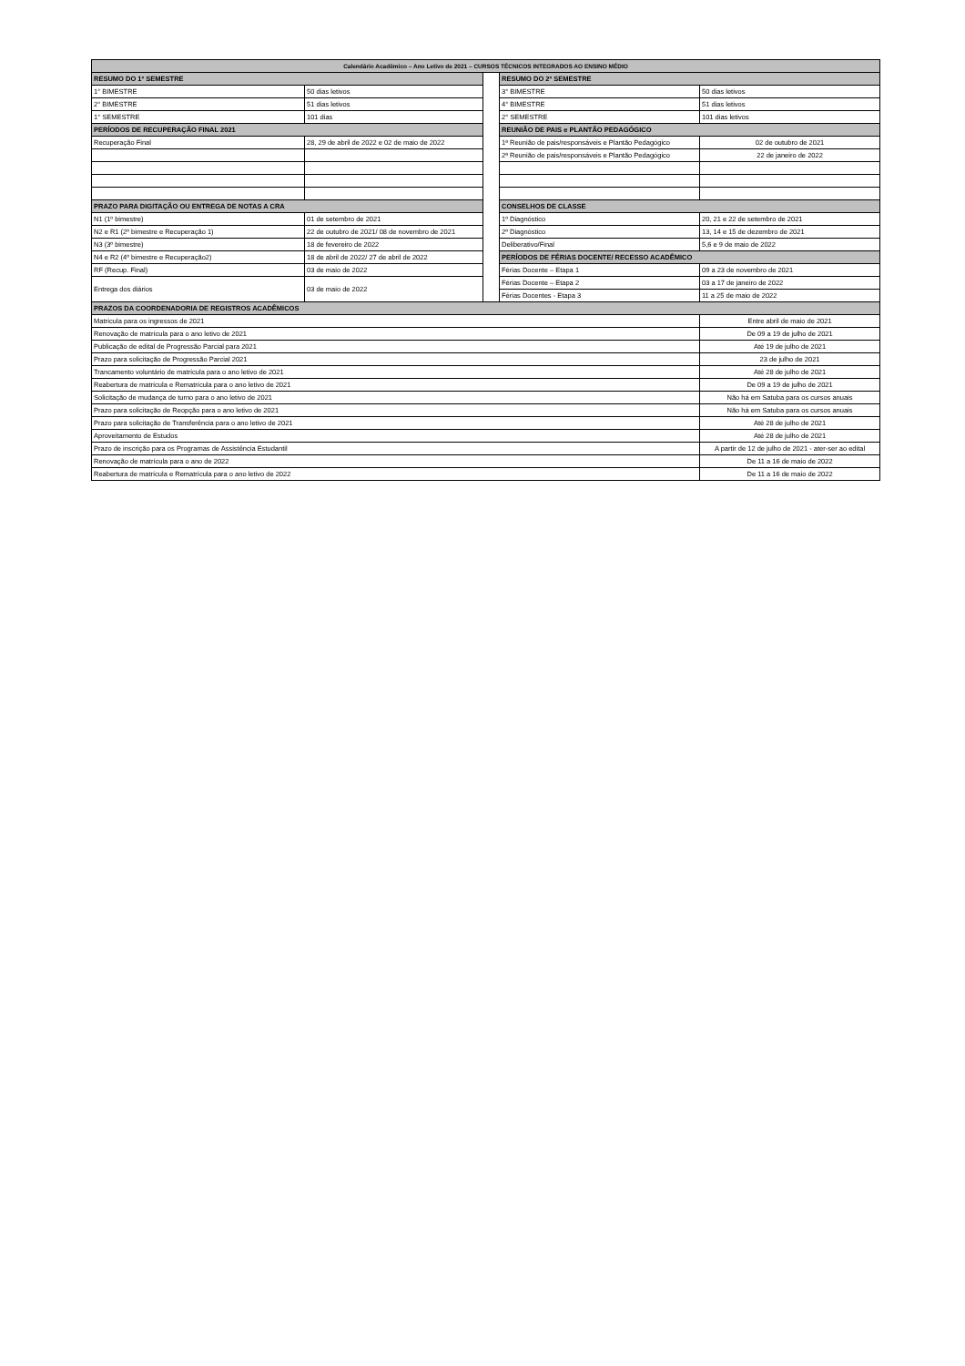| Calendário Acadêmico – Ano Letivo de 2021 – CURSOS TÉCNICOS INTEGRADOS AO ENSINO MÉDIO | | | | |
| --- | --- | --- | --- | --- |
| RESUMO DO 1º SEMESTRE | | | RESUMO DO 2º SEMESTRE | |
| 1° BIMESTRE | 50 dias letivos | | 3° BIMESTRE | 50 dias letivos |
| 2° BIMESTRE | 51 dias letivos | | 4° BIMESTRE | 51 dias letivos |
| 1° SEMESTRE | 101 dias | | 2° SEMESTRE | 101 dias letivos |
| PERÍODOS DE RECUPERAÇÃO FINAL 2021 | | | REUNIÃO DE PAIS e PLANTÃO PEDAGÓGICO | |
| Recuperação Final | 28, 29 de abril de 2022 e 02 de maio de 2022 | | 1ª Reunião de pais/responsáveis e Plantão Pedagógico | 02 de outubro de 2021 |
| | | | 2ª Reunião de pais/responsáveis e Plantão Pedagógico | 22 de janeiro de 2022 |
| PRAZO PARA DIGITAÇÃO OU ENTREGA DE NOTAS A CRA | | | CONSELHOS DE CLASSE | |
| N1 (1º bimestre) | 01 de setembro de 2021 | | 1º Diagnóstico | 20, 21 e 22 de setembro de 2021 |
| N2 e R1 (2º bimestre e Recuperação 1) | 22 de outubro de 2021/ 08 de novembro de 2021 | | 2º Diagnóstico | 13, 14 e 15 de dezembro de 2021 |
| N3 (3º bimestre) | 18 de fevereiro de 2022 | | Deliberativo/Final | 5,6 e 9 de maio de 2022 |
| N4 e R2 (4º bimestre e Recuperação2) | 18 de abril de 2022/ 27 de abril de 2022 | | PERÍODOS DE FÉRIAS DOCENTE/ RECESSO ACADÊMICO | |
| RF (Recup. Final) | 03 de maio de 2022 | | Férias Docente – Etapa 1 | 09 a 23 de novembro de 2021 |
| Entrega dos diários | 03 de maio de 2022 | | Férias Docente – Etapa 2 | 03 a 17 de janeiro de 2022 |
| | | | Férias Docentes - Etapa 3 | 11 a 25 de maio de 2022 |
| PRAZOS DA COORDENADORIA DE REGISTROS ACADÊMICOS | | | | |
| Matrícula para os ingressos de 2021 | | | | Entre abril de maio de 2021 |
| Renovação de matrícula para o ano letivo de 2021 | | | | De 09 a 19 de julho de 2021 |
| Publicação de edital de Progressão Parcial para 2021 | | | | Até 19 de julho de 2021 |
| Prazo para solicitação de Progressão Parcial 2021 | | | | 23 de julho de 2021 |
| Trancamento voluntário de matrícula para o ano letivo de 2021 | | | | Até 28 de julho de 2021 |
| Reabertura de matrícula e Rematrícula para o ano letivo de 2021 | | | | De 09 a 19 de julho de 2021 |
| Solicitação de mudança de turno para o ano letivo de 2021 | | | | Não há em Satuba para os cursos anuais |
| Prazo para solicitação de Reopção para o ano letivo de 2021 | | | | Não há em Satuba para os cursos anuais |
| Prazo para solicitação de Transferência para o ano letivo de 2021 | | | | Até 28 de julho de 2021 |
| Aproveitamento de Estudos | | | | Até 28 de julho de 2021 |
| Prazo de inscrição para os Programas de Assistência Estudantil | | | | A partir de 12 de julho de 2021 - ater-ser ao edital |
| Renovação de matrícula para o ano de 2022 | | | | De 11 a 16 de maio de 2022 |
| Reabertura de matrícula e Rematrícula para o ano letivo de 2022 | | | | De 11 a 16 de maio de 2022 |